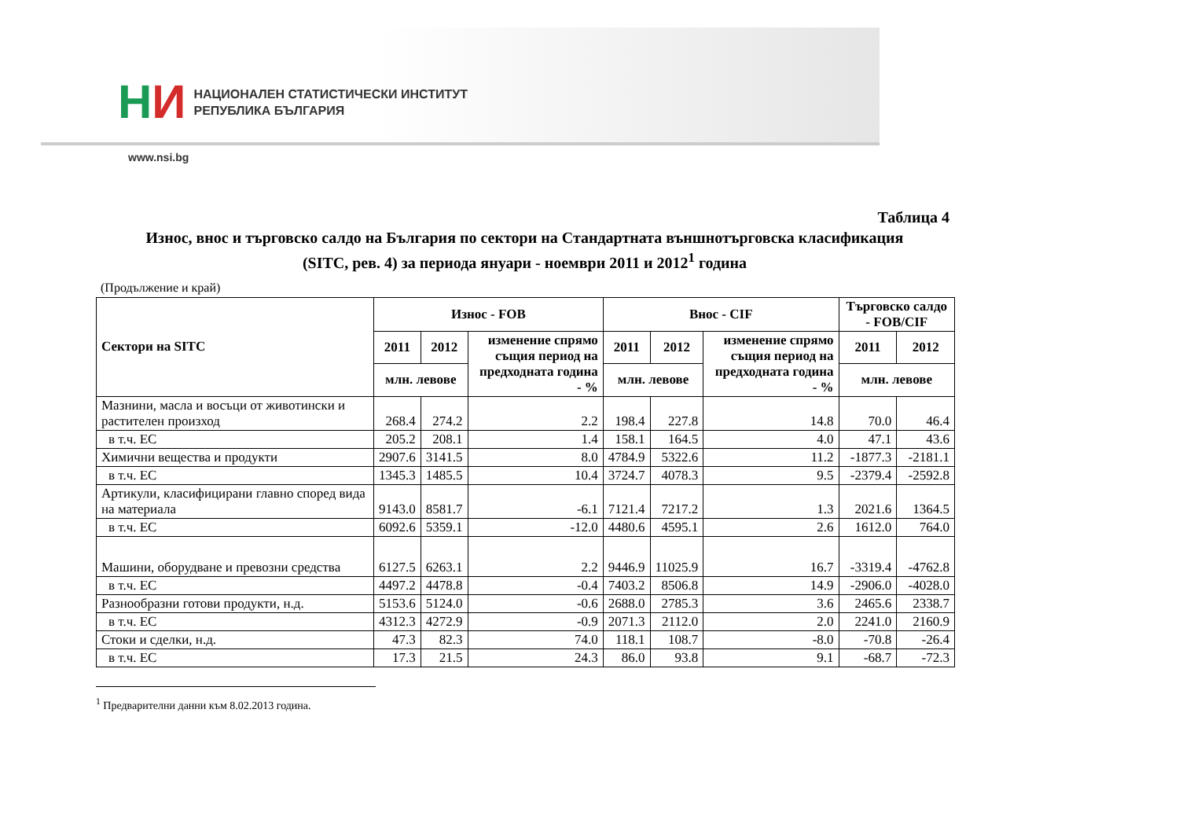НИ
НАЦИОНАЛЕН СТАТИСТИЧЕСКИ ИНСТИТУТ
РЕПУБЛИКА БЪЛГАРИЯ
www.nsi.bg
Таблица 4
Износ, внос и търговско салдо на България по сектори на Стандартната външнотърговска класификация
(SITC, рев. 4) за периода януари - ноември 2011 и 2012<sup>1</sup> година
(Продължение и край)
| Сектори на SITC | Износ - FOB | | | Внос - CIF | | | Търговско салдо - FOB/CIF | |
| --- | --- | --- | --- | --- | --- | --- | --- | --- |
| | 2011 | 2012 | изменение спрямо същия период на предходната година - % | 2011 | 2012 | изменение спрямо същия период на предходната година - % | 2011 | 2012 |
| | млн. левове | | | млн. левове | | | млн. левове | |
| Мазнини, масла и восъци от животински и растителен произход | 268.4 | 274.2 | 2.2 | 198.4 | 227.8 | 14.8 | 70.0 | 46.4 |
| в т.ч. ЕС | 205.2 | 208.1 | 1.4 | 158.1 | 164.5 | 4.0 | 47.1 | 43.6 |
| Химични вещества и продукти | 2907.6 | 3141.5 | 8.0 | 4784.9 | 5322.6 | 11.2 | -1877.3 | -2181.1 |
| в т.ч. ЕС | 1345.3 | 1485.5 | 10.4 | 3724.7 | 4078.3 | 9.5 | -2379.4 | -2592.8 |
| Артикули, класифицирани главно според вида на материала | 9143.0 | 8581.7 | -6.1 | 7121.4 | 7217.2 | 1.3 | 2021.6 | 1364.5 |
| в т.ч. ЕС | 6092.6 | 5359.1 | -12.0 | 4480.6 | 4595.1 | 2.6 | 1612.0 | 764.0 |
| Машини, оборудване и превозни средства | 6127.5 | 6263.1 | 2.2 | 9446.9 | 11025.9 | 16.7 | -3319.4 | -4762.8 |
| в т.ч. ЕС | 4497.2 | 4478.8 | -0.4 | 7403.2 | 8506.8 | 14.9 | -2906.0 | -4028.0 |
| Разнообразни готови продукти, н.д. | 5153.6 | 5124.0 | -0.6 | 2688.0 | 2785.3 | 3.6 | 2465.6 | 2338.7 |
| в т.ч. ЕС | 4312.3 | 4272.9 | -0.9 | 2071.3 | 2112.0 | 2.0 | 2241.0 | 2160.9 |
| Стоки и сделки, н.д. | 47.3 | 82.3 | 74.0 | 118.1 | 108.7 | -8.0 | -70.8 | -26.4 |
| в т.ч. ЕС | 17.3 | 21.5 | 24.3 | 86.0 | 93.8 | 9.1 | -68.7 | -72.3 |
<sup>1</sup> Предварителни данни към 8.02.2013 година.